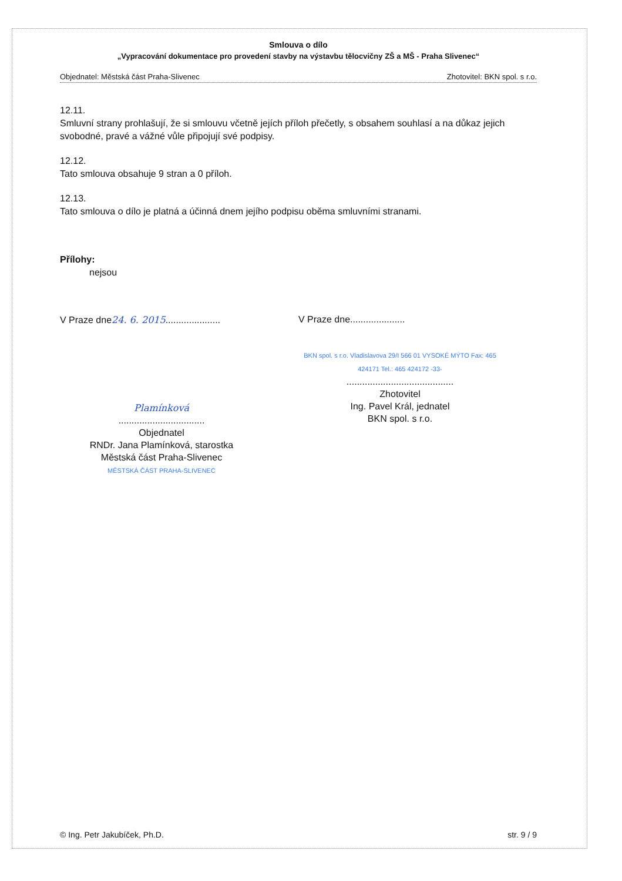Smlouva o dílo
„Vypracování dokumentace pro provedení stavby na výstavbu tělocvičny ZŠ a MŠ - Praha Slivenec“
Objednatel: Městská část Praha-Slivenec Zhotovitel: BKN spol. s r.o.
12.11.
Smluvní strany prohlašují, že si smlouvu včetně jejích příloh přečetly, s obsahem souhlasí a na důkaz jejich svobodné, pravé a vážné vůle připojují své podpisy.
12.12.
Tato smlouva obsahuje 9 stran a 0 příloh.
12.13.
Tato smlouva o dílo je platná a účinná dnem jejího podpisu oběma smluvními stranami.
Přílohy:
nejsou
V Praze dne24. 6. 2015.....................
Plamínková
.................................
Objednatel
RNDr. Jana Plamínková, starostka
Městská část Praha-Slivenec
MĚSTSKÁ ČÁST PRAHA-SLIVENEC
V Praze dne.....................
BKN spol. s r.o. Vladislavova 29/I 566 01 VYSOKÉ MÝTO Fax: 465 424171 Tel.: 465 424172 -33-
.........................................
Zhotovitel
Ing. Pavel Král, jednatel
BKN spol. s r.o.
© Ing. Petr Jakubíček, Ph.D. str. 9 / 9